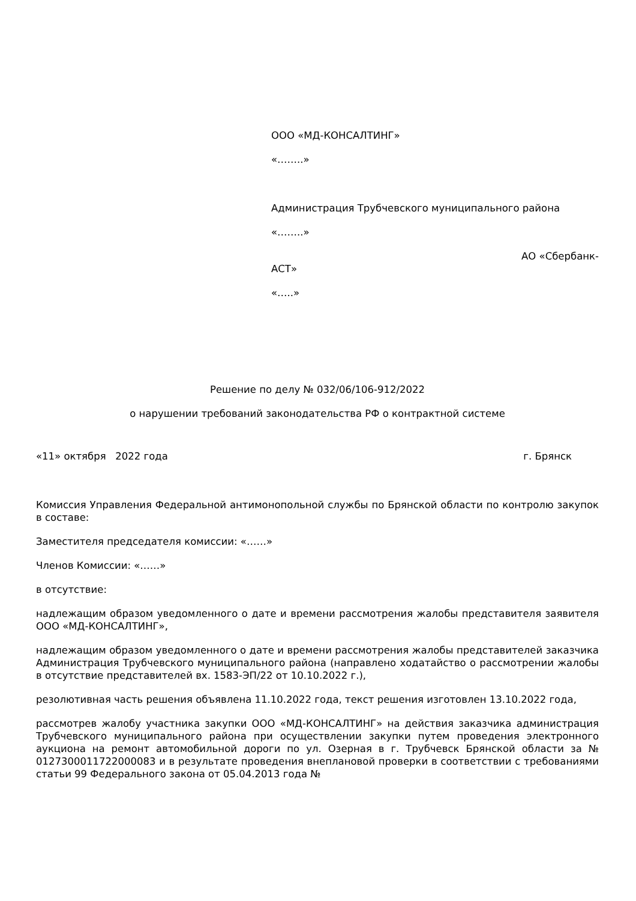ООО «МД-КОНСАЛТИНГ»
«……..»
Администрация Трубчевского муниципального района
«……..»
АО «Сбербанк-
АСТ»
«…..»
Решение по делу № 032/06/106-912/2022
о нарушении требований законодательства РФ о контрактной системе
«11» октября 2022 года г. Брянск
Комиссия Управления Федеральной антимонопольной службы по Брянской области по контролю закупок в составе:
Заместителя председателя комиссии: «……»
Членов Комиссии: «……»
в отсутствие:
надлежащим образом уведомленного о дате и времени рассмотрения жалобы представителя заявителя ООО «МД-КОНСАЛТИНГ»,
надлежащим образом уведомленного о дате и времени рассмотрения жалобы представителей заказчика Администрация Трубчевского муниципального района (направлено ходатайство о рассмотрении жалобы в отсутствие представителей вх. 1583-ЭП/22 от 10.10.2022 г.),
резолютивная часть решения объявлена 11.10.2022 года, текст решения изготовлен 13.10.2022 года,
рассмотрев жалобу участника закупки ООО «МД-КОНСАЛТИНГ» на действия заказчика администрация Трубчевского муниципального района при осуществлении закупки путем проведения электронного аукциона на ремонт автомобильной дороги по ул. Озерная в г. Трубчевск Брянской области за № 0127300011722000083 и в результате проведения внеплановой проверки в соответствии с требованиями статьи 99 Федерального закона от 05.04.2013 года №